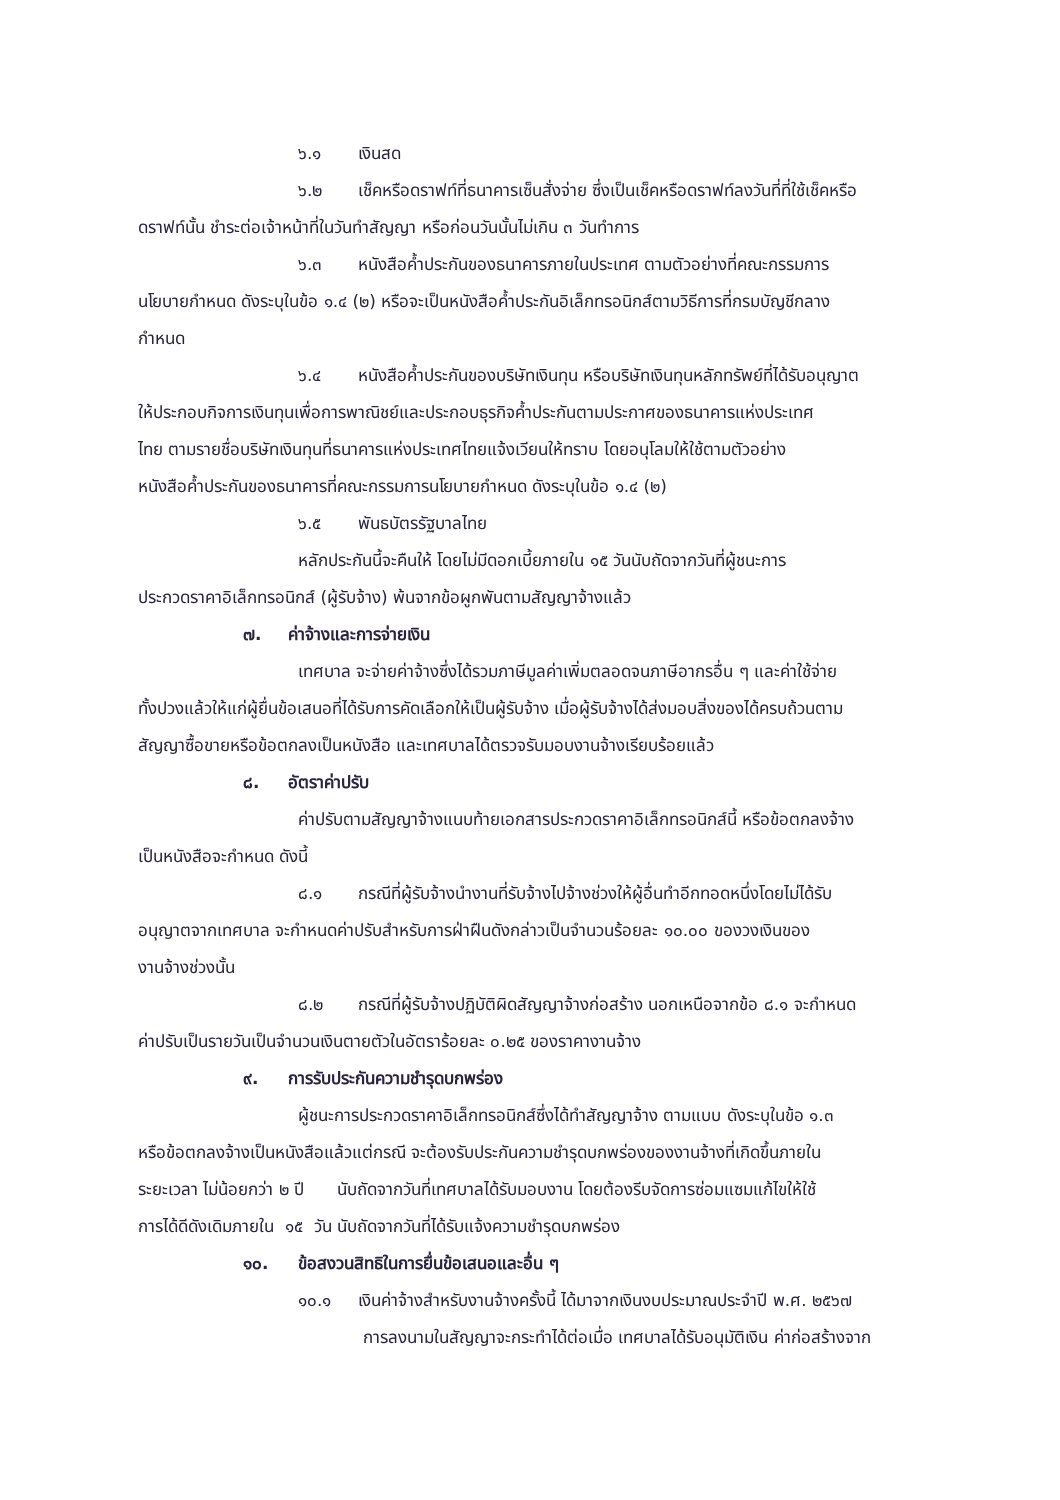๖.๑ เงินสด
๖.๒ เช็คหรือดราฟท์ที่ธนาคารเซ็นสั่งจ่าย ซึ่งเป็นเช็คหรือดราฟท์ลงวันที่ที่ใช้เช็คหรือ
ดราฟท์นั้น ชำระต่อเจ้าหน้าที่ในวันทำสัญญา หรือก่อนวันนั้นไม่เกิน ๓ วันทำการ
๖.๓ หนังสือค้ำประกันของธนาคารภายในประเทศ ตามตัวอย่างที่คณะกรรมการ
นโยบายกำหนด ดังระบุในข้อ ๑.๔ (๒) หรือจะเป็นหนังสือค้ำประกันอิเล็กทรอนิกส์ตามวิธีการที่กรมบัญชีกลาง
กำหนด
๖.๔ หนังสือค้ำประกันของบริษัทเงินทุน หรือบริษัทเงินทุนหลักทรัพย์ที่ได้รับอนุญาต
ให้ประกอบกิจการเงินทุนเพื่อการพาณิชย์และประกอบธุรกิจค้ำประกันตามประกาศของธนาคารแห่งประเทศ
ไทย ตามรายชื่อบริษัทเงินทุนที่ธนาคารแห่งประเทศไทยแจ้งเวียนให้ทราบ โดยอนุโลมให้ใช้ตามตัวอย่าง
หนังสือค้ำประกันของธนาคารที่คณะกรรมการนโยบายกำหนด ดังระบุในข้อ ๑.๔ (๒)
๖.๕ พันธบัตรรัฐบาลไทย
หลักประกันนี้จะคืนให้ โดยไม่มีดอกเบี้ยภายใน ๑๕ วันนับถัดจากวันที่ผู้ชนะการ
ประกวดราคาอิเล็กทรอนิกส์ (ผู้รับจ้าง) พ้นจากข้อผูกพันตามสัญญาจ้างแล้ว
๗. ค่าจ้างและการจ่ายเงิน
เทศบาล จะจ่ายค่าจ้างซึ่งได้รวมภาษีมูลค่าเพิ่มตลอดจนภาษีอากรอื่น ๆ และค่าใช้จ่าย
ทั้งปวงแล้วให้แก่ผู้ยื่นข้อเสนอที่ได้รับการคัดเลือกให้เป็นผู้รับจ้าง เมื่อผู้รับจ้างได้ส่งมอบสิ่งของได้ครบถ้วนตาม
สัญญาซื้อขายหรือข้อตกลงเป็นหนังสือ และเทศบาลได้ตรวจรับมอบงานจ้างเรียบร้อยแล้ว
๘. อัตราค่าปรับ
ค่าปรับตามสัญญาจ้างแนบท้ายเอกสารประกวดราคาอิเล็กทรอนิกส์นี้ หรือข้อตกลงจ้าง
เป็นหนังสือจะกำหนด ดังนี้
๘.๑ กรณีที่ผู้รับจ้างนำงานที่รับจ้างไปจ้างช่วงให้ผู้อื่นทำอีกทอดหนึ่งโดยไม่ได้รับ
อนุญาตจากเทศบาล จะกำหนดค่าปรับสำหรับการฝ่าฝืนดังกล่าวเป็นจำนวนร้อยละ ๑๐.๐๐ ของวงเงินของ
งานจ้างช่วงนั้น
๘.๒ กรณีที่ผู้รับจ้างปฏิบัติผิดสัญญาจ้างก่อสร้าง นอกเหนือจากข้อ ๘.๑ จะกำหนด
ค่าปรับเป็นรายวันเป็นจำนวนเงินตายตัวในอัตราร้อยละ ๐.๒๕ ของราคางานจ้าง
๙. การรับประกันความชำรุดบกพร่อง
ผู้ชนะการประกวดราคาอิเล็กทรอนิกส์ซึ่งได้ทำสัญญาจ้าง ตามแบบ ดังระบุในข้อ ๑.๓
หรือข้อตกลงจ้างเป็นหนังสือแล้วแต่กรณี จะต้องรับประกันความชำรุดบกพร่องของงานจ้างที่เกิดขึ้นภายใน
ระยะเวลา ไม่น้อยกว่า ๒ ปี นับถัดจากวันที่เทศบาลได้รับมอบงาน โดยต้องรีบจัดการซ่อมแซมแก้ไขให้ใช้
การได้ดีดังเดิมภายใน ๑๕ วัน นับถัดจากวันที่ได้รับแจ้งความชำรุดบกพร่อง
๑๐. ข้อสงวนสิทธิในการยื่นข้อเสนอและอื่น ๆ
๑๐.๑ เงินค่าจ้างสำหรับงานจ้างครั้งนี้ ได้มาจากเงินงบประมาณประจำปี พ.ศ. ๒๕๖๗
การลงนามในสัญญาจะกระทำได้ต่อเมื่อ เทศบาลได้รับอนุมัติเงิน ค่าก่อสร้างจาก